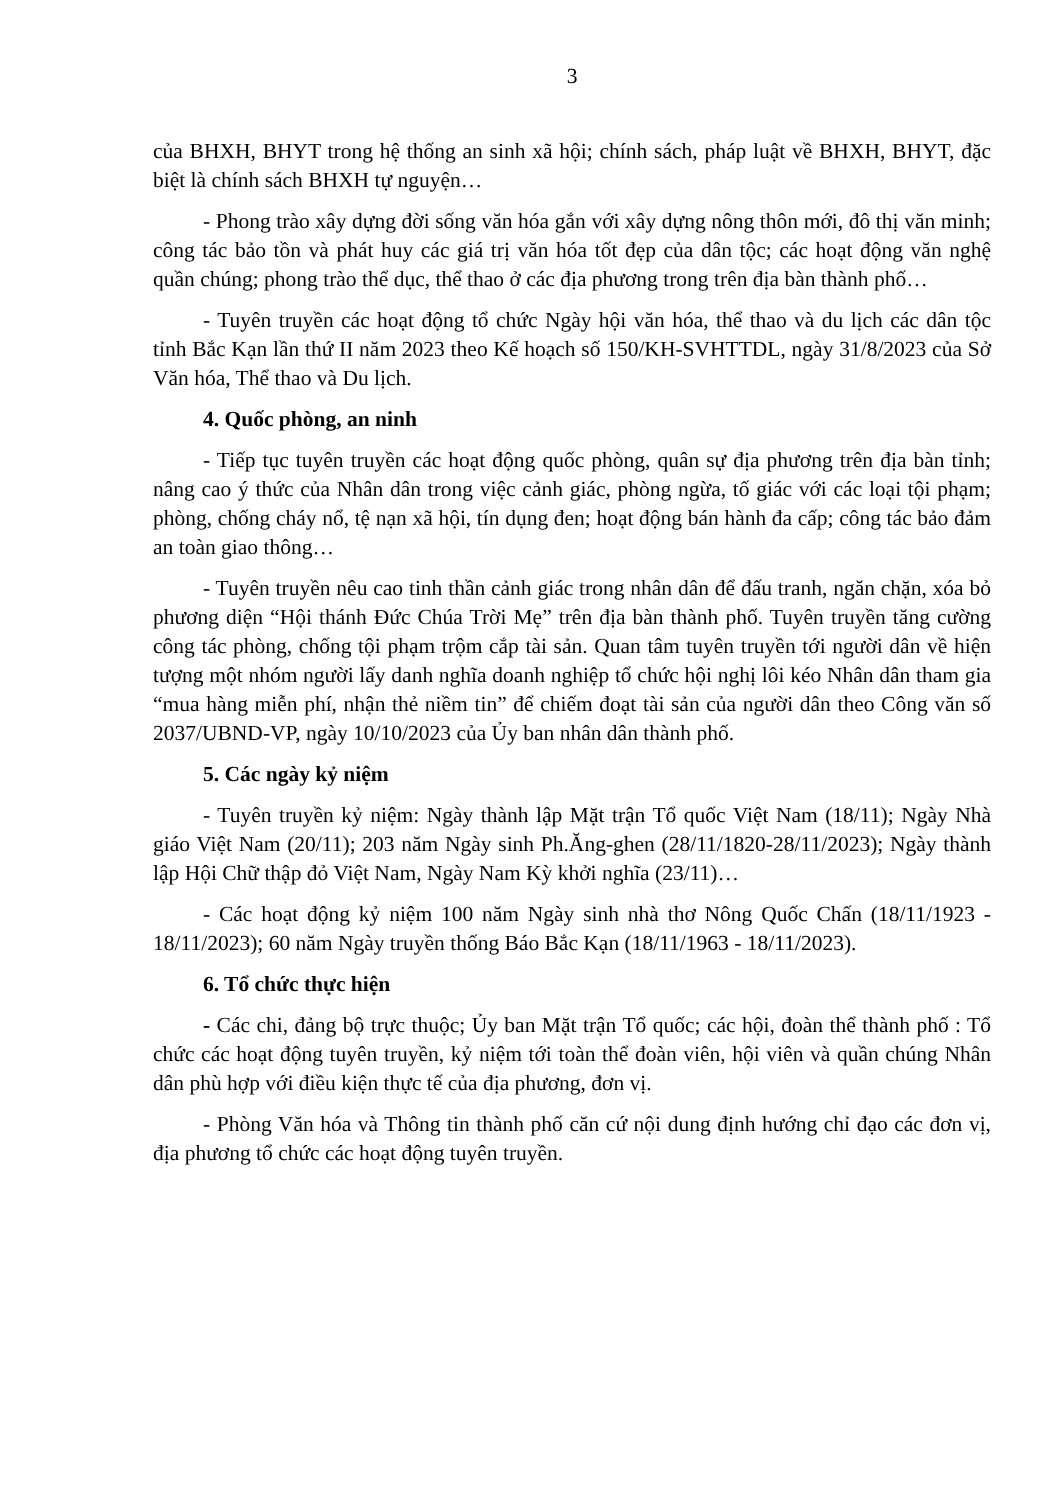3
của BHXH, BHYT trong hệ thống an sinh xã hội; chính sách, pháp luật về BHXH, BHYT, đặc biệt là chính sách BHXH tự nguyện…
- Phong trào xây dựng đời sống văn hóa gắn với xây dựng nông thôn mới, đô thị văn minh; công tác bảo tồn và phát huy các giá trị văn hóa tốt đẹp của dân tộc; các hoạt động văn nghệ quần chúng; phong trào thể dục, thể thao ở các địa phương trong trên địa bàn thành phố…
- Tuyên truyền các hoạt động tổ chức Ngày hội văn hóa, thể thao và du lịch các dân tộc tỉnh Bắc Kạn lần thứ II năm 2023 theo Kế hoạch số 150/KH-SVHTTDL, ngày 31/8/2023 của Sở Văn hóa, Thể thao và Du lịch.
4. Quốc phòng, an ninh
- Tiếp tục tuyên truyền các hoạt động quốc phòng, quân sự địa phương trên địa bàn tỉnh; nâng cao ý thức của Nhân dân trong việc cảnh giác, phòng ngừa, tố giác với các loại tội phạm; phòng, chống cháy nổ, tệ nạn xã hội, tín dụng đen; hoạt động bán hành đa cấp; công tác bảo đảm an toàn giao thông…
- Tuyên truyền nêu cao tinh thần cảnh giác trong nhân dân để đấu tranh, ngăn chặn, xóa bỏ phương diện “Hội thánh Đức Chúa Trời Mẹ” trên địa bàn thành phố. Tuyên truyền tăng cường công tác phòng, chống tội phạm trộm cắp tài sản. Quan tâm tuyên truyền tới người dân về hiện tượng một nhóm người lấy danh nghĩa doanh nghiệp tổ chức hội nghị lôi kéo Nhân dân tham gia “mua hàng miễn phí, nhận thẻ niềm tin” để chiếm đoạt tài sản của người dân theo Công văn số 2037/UBND-VP, ngày 10/10/2023 của Ủy ban nhân dân thành phố.
5. Các ngày kỷ niệm
- Tuyên truyền kỷ niệm: Ngày thành lập Mặt trận Tổ quốc Việt Nam (18/11); Ngày Nhà giáo Việt Nam (20/11); 203 năm Ngày sinh Ph.Ăng-ghen (28/11/1820-28/11/2023); Ngày thành lập Hội Chữ thập đỏ Việt Nam, Ngày Nam Kỳ khởi nghĩa (23/11)…
- Các hoạt động kỷ niệm 100 năm Ngày sinh nhà thơ Nông Quốc Chấn (18/11/1923 - 18/11/2023); 60 năm Ngày truyền thống Báo Bắc Kạn (18/11/1963 - 18/11/2023).
6. Tổ chức thực hiện
- Các chi, đảng bộ trực thuộc; Ủy ban Mặt trận Tổ quốc; các hội, đoàn thể thành phố : Tổ chức các hoạt động tuyên truyền, kỷ niệm tới toàn thể đoàn viên, hội viên và quần chúng Nhân dân phù hợp với điều kiện thực tế của địa phương, đơn vị.
- Phòng Văn hóa và Thông tin thành phố căn cứ nội dung định hướng chỉ đạo các đơn vị, địa phương tổ chức các hoạt động tuyên truyền.